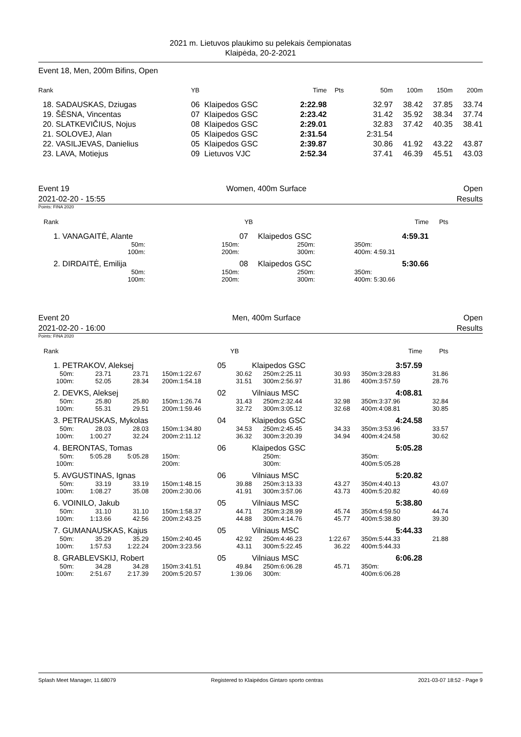2021 m. Lietuvos plaukimo su pelekais čempionatas
Klaipėda, 20-2-2021
Event 18, Men, 200m Bifins, Open
| Rank | YB | | Time | Pts | 50m | 100m | 150m | 200m |
| --- | --- | --- | --- | --- | --- | --- | --- | --- |
| 18. SADAUSKAS, Dziugas | 06 | Klaipedos GSC | 2:22.98 | | 32.97 | 38.42 | 37.85 | 33.74 |
| 19. ŠĖSNA, Vincentas | 07 | Klaipedos GSC | 2:23.42 | | 31.42 | 35.92 | 38.34 | 37.74 |
| 20. SLATKEVIČIUS, Nojus | 08 | Klaipedos GSC | 2:29.01 | | 32.83 | 37.42 | 40.35 | 38.41 |
| 21. SOLOVEJ, Alan | 05 | Klaipedos GSC | 2:31.54 | | 2:31.54 | | | |
| 22. VASILJEVAS, Danielius | 05 | Klaipedos GSC | 2:39.87 | | 30.86 | 41.92 | 43.22 | 43.87 |
| 23. LAVA, Motiejus | 09 | Lietuvos VJC | 2:52.34 | | 37.41 | 46.39 | 45.51 | 43.03 |
Event 19 Women, 400m Surface Open
2021-02-20 - 15:55 Results
Points: FINA 2020
| Rank | | | | YB | | | | | Time | Pts | |
| --- | --- | --- | --- | --- | --- | --- | --- | --- | --- | --- | --- |
| 1. VANAGAITĖ, Alante | | | | 07 | Klaipedos GSC | | | | 4:59.31 | | |
| 50m: | | 150m: | | | | 250m: | | 350m: | | | |
| 100m: | | 200m: | | | | 300m: | | 400m: | 4:59.31 | | |
| 2. DIRDAITĖ, Emilija | | | | 08 | Klaipedos GSC | | | | 5:30.66 | | |
| 50m: | | 150m: | | | | 250m: | | 350m: | | | |
| 100m: | | 200m: | | | | 300m: | | 400m: | 5:30.66 | | |
Event 20 Men, 400m Surface Open
2021-02-20 - 16:00 Results
Points: FINA 2020
| Rank | | | | | YB | | | | | | | Time | Pts | |
| --- | --- | --- | --- | --- | --- | --- | --- | --- | --- | --- | --- | --- | --- | --- |
| 1. PETRAKOV, Aleksej | | | | | 05 | Klaipedos GSC | | | | | | 3:57.59 | | |
| 50m: | 23.71 | 23.71 | 150m: | 1:22.67 | 30.62 | 250m: | 2:25.11 | 30.93 | | | 350m: | 3:28.83 | 31.86 | |
| 100m: | 52.05 | 28.34 | 200m: | 1:54.18 | 31.51 | 300m: | 2:56.97 | 31.86 | | | 400m: | 3:57.59 | 28.76 | |
| 2. DEVKS, Aleksej | | | | | 02 | Vilniaus MSC | | | | | | 4:08.81 | | |
| 50m: | 25.80 | 25.80 | 150m: | 1:26.74 | 31.43 | 250m: | 2:32.44 | 32.98 | | | 350m: | 3:37.96 | 32.84 | |
| 100m: | 55.31 | 29.51 | 200m: | 1:59.46 | 32.72 | 300m: | 3:05.12 | 32.68 | | | 400m: | 4:08.81 | 30.85 | |
| 3. PETRAUSKAS, Mykolas | | | | | 04 | Klaipedos GSC | | | | | | 4:24.58 | | |
| 50m: | 28.03 | 28.03 | 150m: | 1:34.80 | 34.53 | 250m: | 2:45.45 | 34.33 | | | 350m: | 3:53.96 | 33.57 | |
| 100m: | 1:00.27 | 32.24 | 200m: | 2:11.12 | 36.32 | 300m: | 3:20.39 | 34.94 | | | 400m: | 4:24.58 | 30.62 | |
| 4. BERONTAS, Tomas | | | | | 06 | Klaipedos GSC | | | | | | 5:05.28 | | |
| 50m: | 5:05.28 | 5:05.28 | 150m: | | | 250m: | | | | | 350m: | | | |
| 100m: | | | 200m: | | | 300m: | | | | | 400m: | 5:05.28 | | |
| 5. AVGUSTINAS, Ignas | | | | | 06 | Vilniaus MSC | | | | | | 5:20.82 | | |
| 50m: | 33.19 | 33.19 | 150m: | 1:48.15 | 39.88 | 250m: | 3:13.33 | 43.27 | | | 350m: | 4:40.13 | 43.07 | |
| 100m: | 1:08.27 | 35.08 | 200m: | 2:30.06 | 41.91 | 300m: | 3:57.06 | 43.73 | | | 400m: | 5:20.82 | 40.69 | |
| 6. VOINILO, Jakub | | | | | 05 | Vilniaus MSC | | | | | | 5:38.80 | | |
| 50m: | 31.10 | 31.10 | 150m: | 1:58.37 | 44.71 | 250m: | 3:28.99 | 45.74 | | | 350m: | 4:59.50 | 44.74 | |
| 100m: | 1:13.66 | 42.56 | 200m: | 2:43.25 | 44.88 | 300m: | 4:14.76 | 45.77 | | | 400m: | 5:38.80 | 39.30 | |
| 7. GUMANAUSKAS, Kajus | | | | | 05 | Vilniaus MSC | | | | | | 5:44.33 | | |
| 50m: | 35.29 | 35.29 | 150m: | 2:40.45 | 42.92 | 250m: | 4:46.23 | 1:22.67 | | | 350m: | 5:44.33 | 21.88 | |
| 100m: | 1:57.53 | 1:22.24 | 200m: | 3:23.56 | 43.11 | 300m: | 5:22.45 | 36.22 | | | 400m: | 5:44.33 | | |
| 8. GRABLEVSKIJ, Robert | | | | | 05 | Vilniaus MSC | | | | | | 6:06.28 | | |
| 50m: | 34.28 | 34.28 | 150m: | 3:41.51 | 49.84 | 250m: | 6:06.28 | 45.71 | | | 350m: | | | |
| 100m: | 2:51.67 | 2:17.39 | 200m: | 5:20.57 | 1:39.06 | 300m: | | | | | 400m: | 6:06.28 | | |
Splash Meet Manager, 11.68079 Registered to Klaipėdos Gintaro sporto centras 2021-03-07 18:52 - Page 9